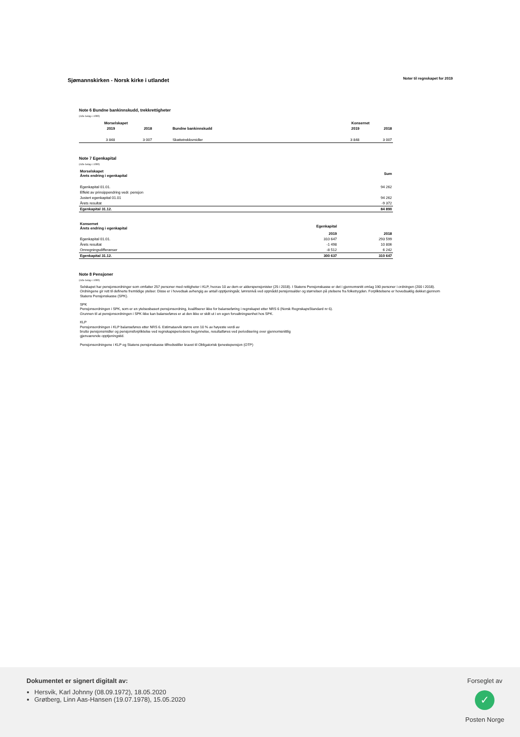Sjømannskirken - Norsk kirke i utlandet
Noter til regnskapet for 2019
Note 6 Bundne bankinnskudd, trekkrettigheter
(Alle beløp i 1000)
| Morselskapet | | | Konsernet | |
| --- | --- | --- | --- | --- |
| 2019 | 2018 | Bundne bankinnskudd | 2019 | 2018 |
| 3 848 | 3 007 | Skattetrekksmidler | 3 848 | 3 007 |
Note 7 Egenkapital
(Alle beløp i 1000)
| Morselskapet Årets endring i egenkapital | Sum |
| --- | --- |
| Egenkapital 01.01. | 94 262 |
| Effekt av prinsippendring vedr. pensjon | |
| Justert egenkapital 01.01 | 94 262 |
| Årets resultat | -9 372 |
| Egenkapital 31.12. | 84 890 |
| Konsernet Årets endring i egenkapital | Egenkapital | |
| --- | --- | --- |
| | 2019 | 2018 |
| Egenkapital 01.01. | 310 647 | 293 599 |
| Årets resultat | -1 498 | 10 806 |
| Omregningsdifferanser | -8 512 | 6 242 |
| Egenkapital 31.12. | 300 637 | 310 647 |
Note 8 Pensjoner
(Alle beløp i 1000)
Selskapet har pensjonsordninger som omfatter 257 personer med rettigheter i KLP, hvorav 10 av dem er alderspensjonister (25 i 2018). I Statens Pensjonskasse er det i gjennomsnitt omlag 190 personer i ordningen (200 i 2018). Ordningene gir rett til definerte fremtidige ytelser. Disse er i hovedsak avhengig av antall opptjeningsår, lønnsnivå ved oppnådd pensjonsalder og størrelsen på ytelsene fra folketrygden. Forpliktelsene er hovedsaklig dekket gjennom Statens Pensjonskasse (SPK).
SPK
Pensjonsordningen i SPK, som er en ytelsesbasert pensjonsordning, kvalifiserer ikke for balanseføring i regnskapet etter NRS 6 (Norsk RegnskapsStandard nr 6).
Grunnen til at pensjonsordningen i SPK ikke kan balanseføres er at den ikke er skilt ut i en egen forvaltningsenhet hos SPK.
KLP
Pensjonsordningen i KLP balanseføres etter NRS 6. Estimatavvik større enn 10 % av høyeste verdi av
brutto pensjonsmidler og pensjonsforpliktelse ved regnskapsperiodens begynnelse, resultatføres ved periodisering over gjennomsnittlig
gjenværende opptjeningstid.
Pensjonsordningene i KLP og Statens pensjonskasse tilfredsstiller kravet til Obligatorisk tjenestepensjon (OTP)
Dokumentet er signert digitalt av:
Hersvik, Karl Johnny (08.09.1972), 18.05.2020
Grøtberg, Linn Aas-Hansen (19.07.1978), 15.05.2020
Forseglet av
✓
Posten Norge